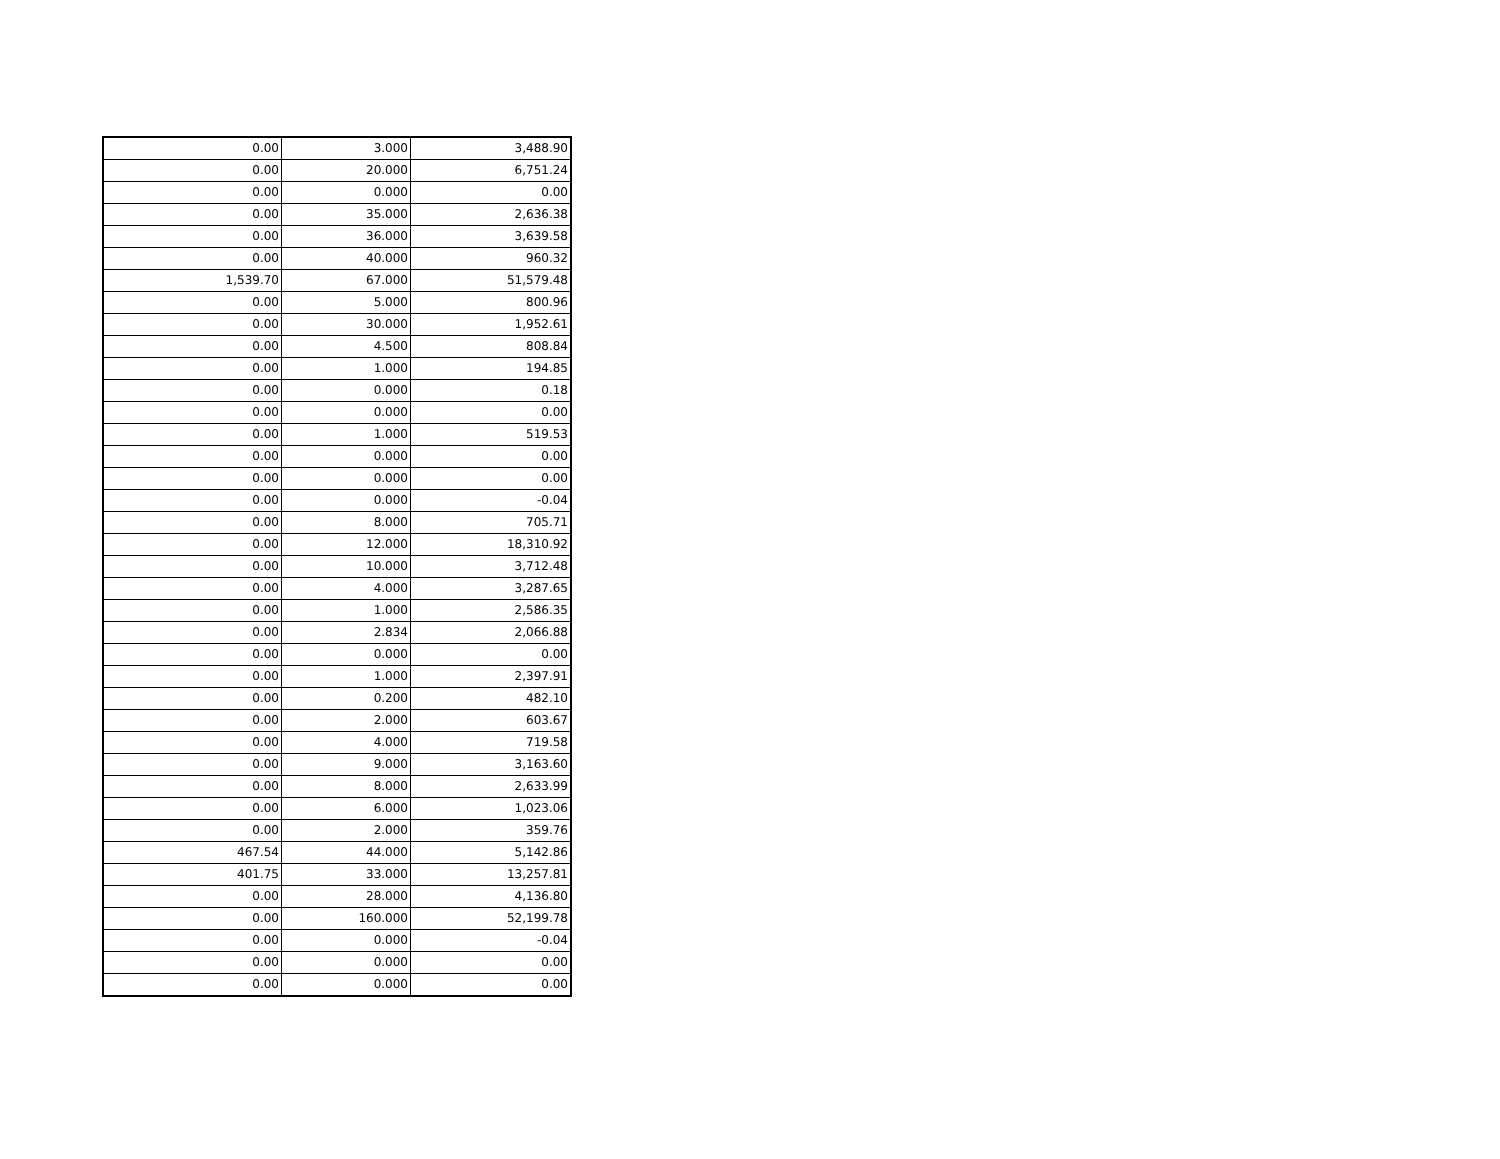| 0.00 | 3.000 | 3,488.90 |
| 0.00 | 20.000 | 6,751.24 |
| 0.00 | 0.000 | 0.00 |
| 0.00 | 35.000 | 2,636.38 |
| 0.00 | 36.000 | 3,639.58 |
| 0.00 | 40.000 | 960.32 |
| 1,539.70 | 67.000 | 51,579.48 |
| 0.00 | 5.000 | 800.96 |
| 0.00 | 30.000 | 1,952.61 |
| 0.00 | 4.500 | 808.84 |
| 0.00 | 1.000 | 194.85 |
| 0.00 | 0.000 | 0.18 |
| 0.00 | 0.000 | 0.00 |
| 0.00 | 1.000 | 519.53 |
| 0.00 | 0.000 | 0.00 |
| 0.00 | 0.000 | 0.00 |
| 0.00 | 0.000 | -0.04 |
| 0.00 | 8.000 | 705.71 |
| 0.00 | 12.000 | 18,310.92 |
| 0.00 | 10.000 | 3,712.48 |
| 0.00 | 4.000 | 3,287.65 |
| 0.00 | 1.000 | 2,586.35 |
| 0.00 | 2.834 | 2,066.88 |
| 0.00 | 0.000 | 0.00 |
| 0.00 | 1.000 | 2,397.91 |
| 0.00 | 0.200 | 482.10 |
| 0.00 | 2.000 | 603.67 |
| 0.00 | 4.000 | 719.58 |
| 0.00 | 9.000 | 3,163.60 |
| 0.00 | 8.000 | 2,633.99 |
| 0.00 | 6.000 | 1,023.06 |
| 0.00 | 2.000 | 359.76 |
| 467.54 | 44.000 | 5,142.86 |
| 401.75 | 33.000 | 13,257.81 |
| 0.00 | 28.000 | 4,136.80 |
| 0.00 | 160.000 | 52,199.78 |
| 0.00 | 0.000 | -0.04 |
| 0.00 | 0.000 | 0.00 |
| 0.00 | 0.000 | 0.00 |